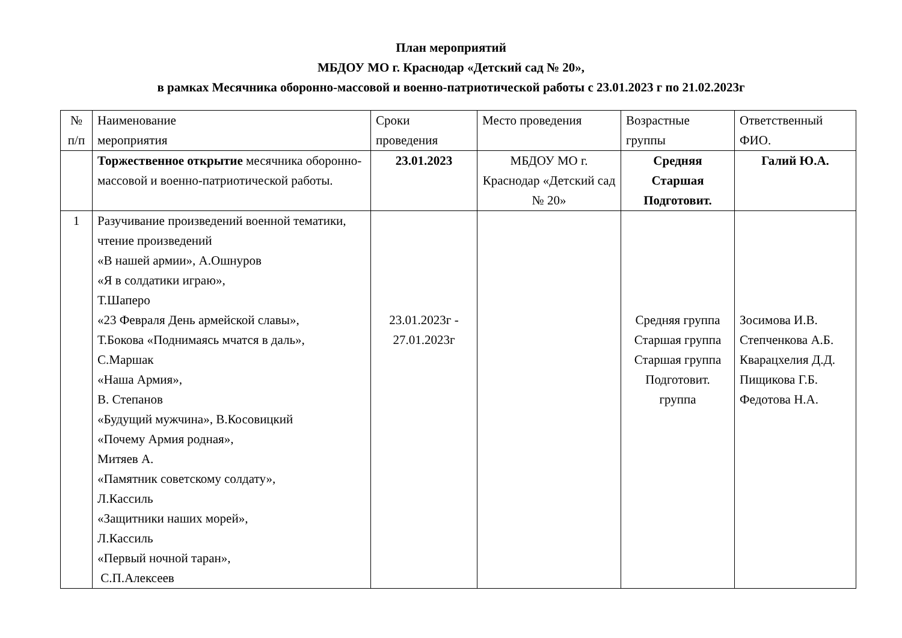План мероприятий
МБДОУ МО г. Краснодар «Детский сад № 20»,
в рамках Месячника оборонно-массовой и военно-патриотической работы с 23.01.2023 г по 21.02.2023г
| № п/п | Наименование мероприятия | Сроки проведения | Место проведения | Возрастные группы | Ответственный ФИО. |
| | Торжественное открытие месячника оборонно-массовой и военно-патриотической работы. | 23.01.2023 | МБДОУ МО г. Краснодар «Детский сад № 20» | Средняя Старшая Подготовит. | Галий Ю.А. |
| 1 | Разучивание произведений военной тематики, чтение произведений «В нашей армии», А.Ошнуров «Я в солдатики играю», Т.Шаперо «23 Февраля День армейской славы», Т.Бокова «Поднимаясь мчатся в даль», С.Маршак «Наша Армия», В. Степанов «Будущий мужчина», В.Косовицкий «Почему Армия родная», Митяев А. «Памятник советскому солдату», Л.Кассиль «Защитники наших морей», Л.Кассиль «Первый ночной таран», С.П.Алексеев | 23.01.2023г - 27.01.2023г | | Средняя группа Старшая группа Старшая группа Подготовит. группа | Зосимова И.В. Степченкова А.Б. Кварацхелия Д.Д. Пищикова Г.Б. Федотова Н.А. |